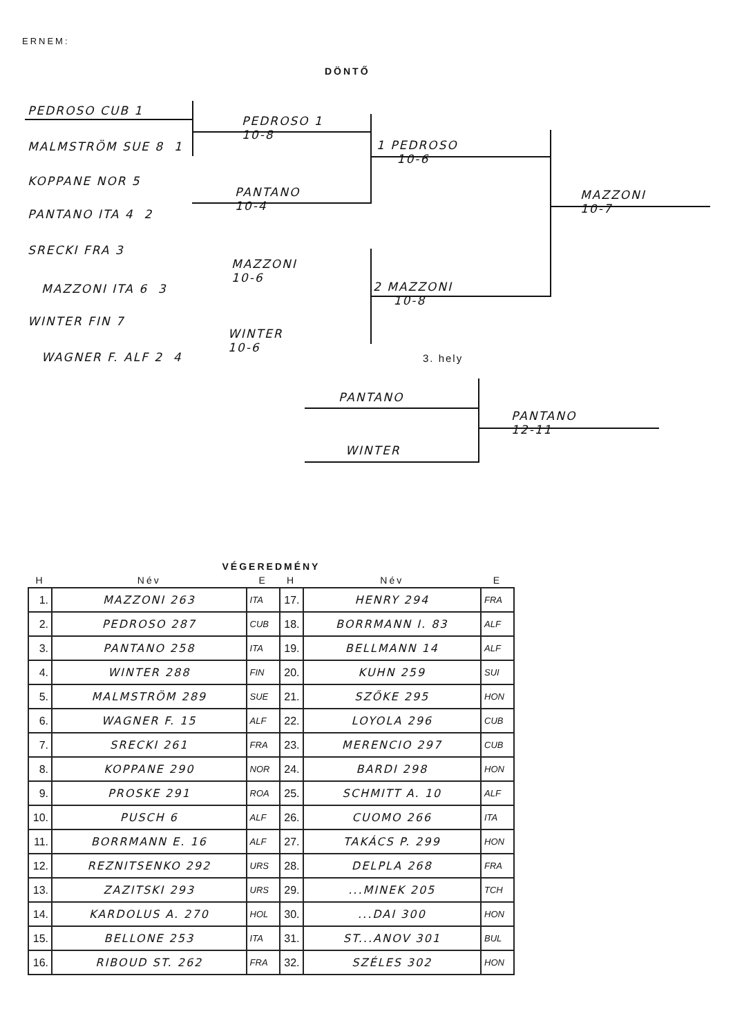ERNEM:
DÖNTŐ
PEDROSO CUB 1
MALMSTRÖM SUE 8 1
KOPPANE NOR 5
PANTANO ITA 4 2
SRECKI FRA 3
MAZZONI ITA 6 3
WINTER FIN 7
WAGNER F. ALF 2 4
PEDROSO 1
10-8
PANTANO
10-4
MAZZONI
10-6
WINTER
10-6
1 PEDROSO
10-6
2 MAZZONI
10-8
MAZZONI
10-7
3. hely
PANTANO
WINTER
PANTANO
12-11
| VÉGEREDMÉNY | | | | | |
| --- | --- | --- | --- | --- | --- |
| H | Név | E | H | Név | E |
| 1. | MAZZONI 263 | ITA | 17. | HENRY 294 | FRA |
| 2. | PEDROSO 287 | CUB | 18. | BORRMANN I. 83 | ALF |
| 3. | PANTANO 258 | ITA | 19. | BELLMANN 14 | ALF |
| 4. | WINTER 288 | FIN | 20. | KUHN 259 | SUI |
| 5. | MALMSTRÖM 289 | SUE | 21. | SZŐKE 295 | HON |
| 6. | WAGNER F. 15 | ALF | 22. | LOYOLA 296 | CUB |
| 7. | SRECKI 261 | FRA | 23. | MERENCIO 297 | CUB |
| 8. | KOPPANE 290 | NOR | 24. | BARDI 298 | HON |
| 9. | PROSKE 291 | ROA | 25. | SCHMITT A. 10 | ALF |
| 10. | PUSCH 6 | ALF | 26. | CUOMO 266 | ITA |
| 11. | BORRMANN E. 16 | ALF | 27. | TAKÁCS P. 299 | HON |
| 12. | REZNITSENKO 292 | URS | 28. | DELPLA 268 | FRA |
| 13. | ZAZITSKI 293 | URS | 29. | ...MINEK 205 | TCH |
| 14. | KARDOLUS A. 270 | HOL | 30. | ...DAI 300 | HON |
| 15. | BELLONE 253 | ITA | 31. | ST...ANOV 301 | BUL |
| 16. | RIBOUD ST. 262 | FRA | 32. | SZÉLES 302 | HON |